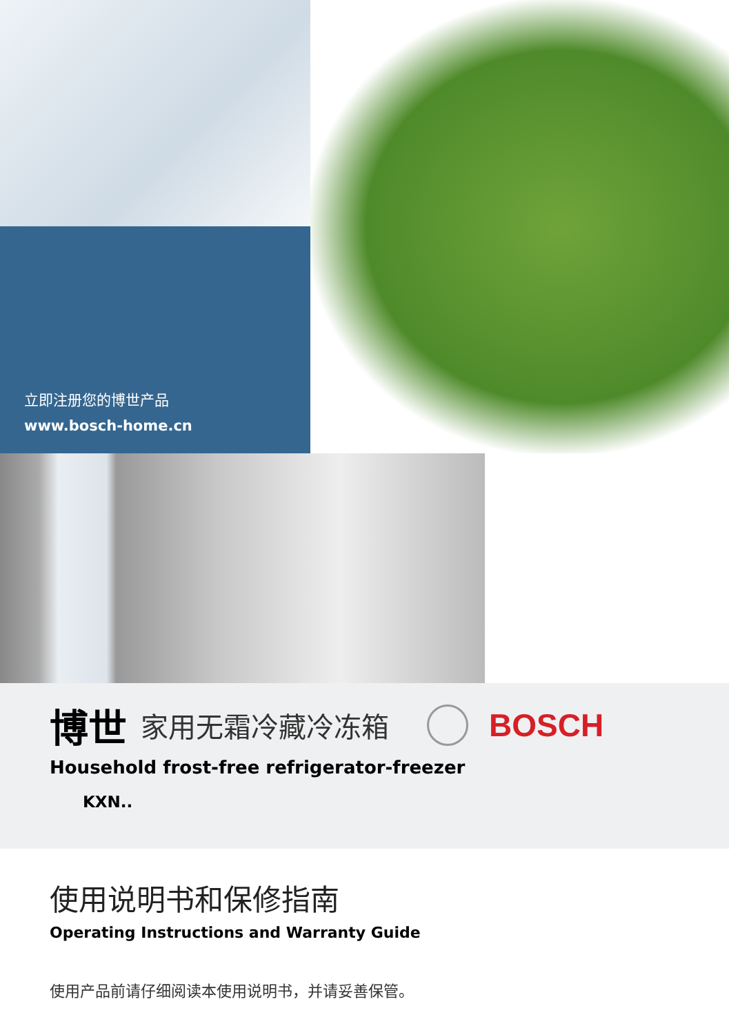立即注册您的博世产品
www.bosch-home.cn
博世 家用无霜冷藏冷冻箱 BOSCH
Household frost-free refrigerator-freezer
KXN..
使用说明书和保修指南
Operating Instructions and Warranty Guide
使用产品前请仔细阅读本使用说明书，并请妥善保管。